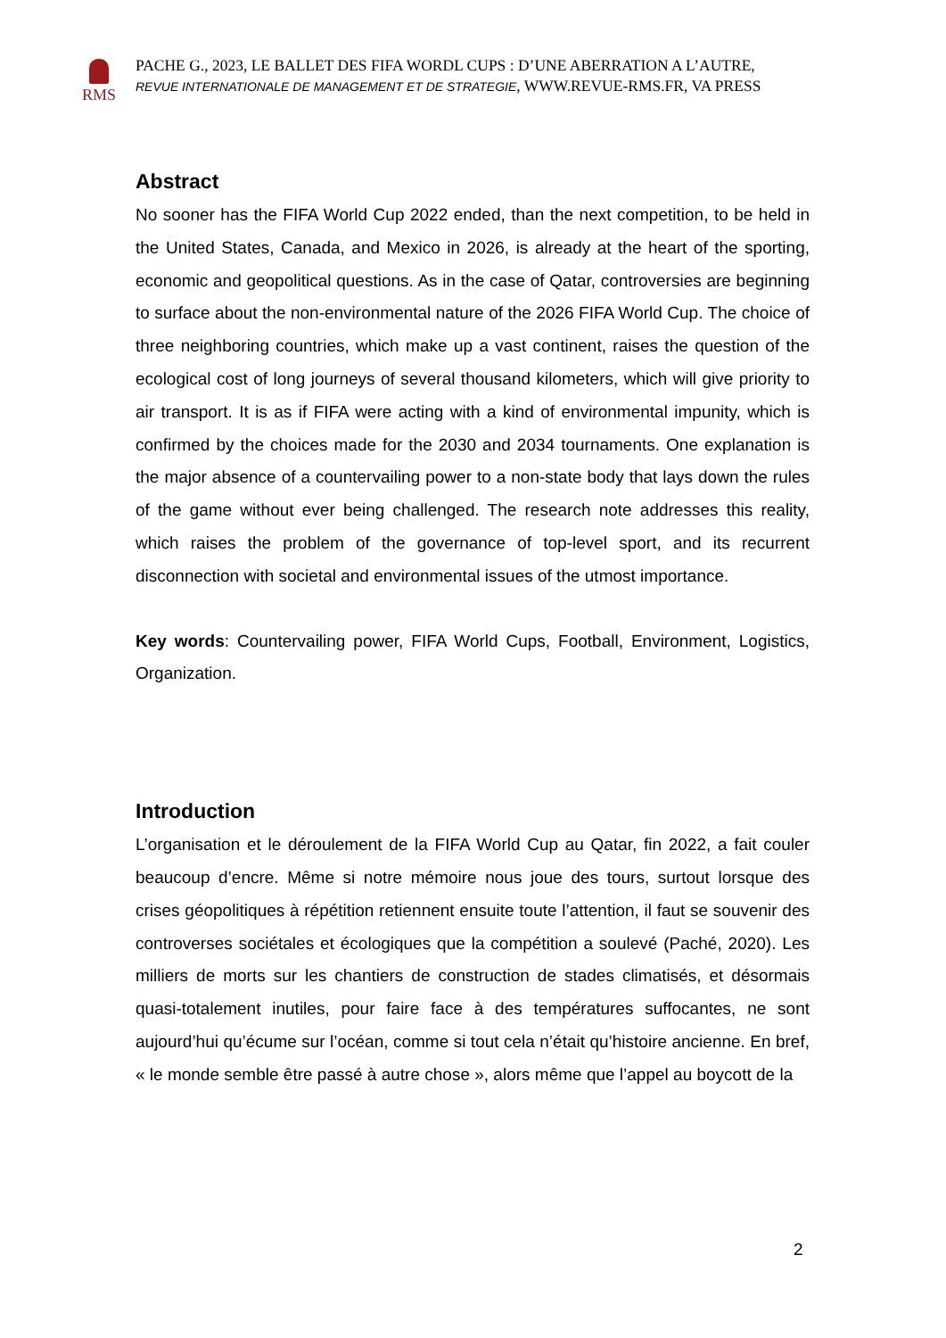RMS
PACHE G., 2023, LE BALLET DES FIFA WORDL CUPS : D’UNE ABERRATION A L’AUTRE,
REVUE INTERNATIONALE DE MANAGEMENT ET DE STRATEGIE, WWW.REVUE-RMS.FR, VA PRESS
Abstract
No sooner has the FIFA World Cup 2022 ended, than the next competition, to be held in the United States, Canada, and Mexico in 2026, is already at the heart of the sporting, economic and geopolitical questions. As in the case of Qatar, controversies are beginning to surface about the non-environmental nature of the 2026 FIFA World Cup. The choice of three neighboring countries, which make up a vast continent, raises the question of the ecological cost of long journeys of several thousand kilometers, which will give priority to air transport. It is as if FIFA were acting with a kind of environmental impunity, which is confirmed by the choices made for the 2030 and 2034 tournaments. One explanation is the major absence of a countervailing power to a non-state body that lays down the rules of the game without ever being challenged. The research note addresses this reality, which raises the problem of the governance of top-level sport, and its recurrent disconnection with societal and environmental issues of the utmost importance.
Key words: Countervailing power, FIFA World Cups, Football, Environment, Logistics, Organization.
Introduction
L’organisation et le déroulement de la FIFA World Cup au Qatar, fin 2022, a fait couler beaucoup d’encre. Même si notre mémoire nous joue des tours, surtout lorsque des crises géopolitiques à répétition retiennent ensuite toute l’attention, il faut se souvenir des controverses sociétales et écologiques que la compétition a soulevé (Paché, 2020). Les milliers de morts sur les chantiers de construction de stades climatisés, et désormais quasi-totalement inutiles, pour faire face à des températures suffocantes, ne sont aujourd’hui qu’écume sur l’océan, comme si tout cela n’était qu’histoire ancienne. En bref, « le monde semble être passé à autre chose », alors même que l’appel au boycott de la
2